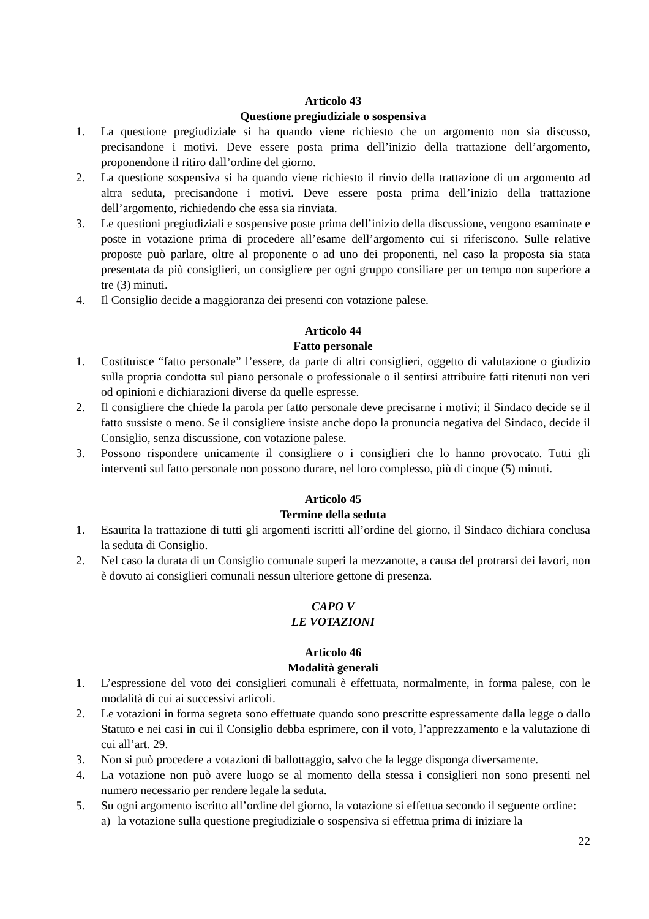Articolo 43
Questione pregiudiziale o sospensiva
1. La questione pregiudiziale si ha quando viene richiesto che un argomento non sia discusso, precisandone i motivi. Deve essere posta prima dell’inizio della trattazione dell’argomento, proponendone il ritiro dall’ordine del giorno.
2. La questione sospensiva si ha quando viene richiesto il rinvio della trattazione di un argomento ad altra seduta, precisandone i motivi. Deve essere posta prima dell’inizio della trattazione dell’argomento, richiedendo che essa sia rinviata.
3. Le questioni pregiudiziali e sospensive poste prima dell’inizio della discussione, vengono esaminate e poste in votazione prima di procedere all’esame dell’argomento cui si riferiscono. Sulle relative proposte può parlare, oltre al proponente o ad uno dei proponenti, nel caso la proposta sia stata presentata da più consiglieri, un consigliere per ogni gruppo consiliare per un tempo non superiore a tre (3) minuti.
4. Il Consiglio decide a maggioranza dei presenti con votazione palese.
Articolo 44
Fatto personale
1. Costituisce “fatto personale” l’essere, da parte di altri consiglieri, oggetto di valutazione o giudizio sulla propria condotta sul piano personale o professionale o il sentirsi attribuire fatti ritenuti non veri od opinioni e dichiarazioni diverse da quelle espresse.
2. Il consigliere che chiede la parola per fatto personale deve precisarne i motivi; il Sindaco decide se il fatto sussiste o meno. Se il consigliere insiste anche dopo la pronuncia negativa del Sindaco, decide il Consiglio, senza discussione, con votazione palese.
3. Possono rispondere unicamente il consigliere o i consiglieri che lo hanno provocato. Tutti gli interventi sul fatto personale non possono durare, nel loro complesso, più di cinque (5) minuti.
Articolo 45
Termine della seduta
1. Esaurita la trattazione di tutti gli argomenti iscritti all’ordine del giorno, il Sindaco dichiara conclusa la seduta di Consiglio.
2. Nel caso la durata di un Consiglio comunale superi la mezzanotte, a causa del protrarsi dei lavori, non è dovuto ai consiglieri comunali nessun ulteriore gettone di presenza.
CAPO V
LE VOTAZIONI
Articolo 46
Modalità generali
1. L’espressione del voto dei consiglieri comunali è effettuata, normalmente, in forma palese, con le modalità di cui ai successivi articoli.
2. Le votazioni in forma segreta sono effettuate quando sono prescritte espressamente dalla legge o dallo Statuto e nei casi in cui il Consiglio debba esprimere, con il voto, l’apprezzamento e la valutazione di cui all’art. 29.
3. Non si può procedere a votazioni di ballottaggio, salvo che la legge disponga diversamente.
4. La votazione non può avere luogo se al momento della stessa i consiglieri non sono presenti nel numero necessario per rendere legale la seduta.
5. Su ogni argomento iscritto all’ordine del giorno, la votazione si effettua secondo il seguente ordine:
a) la votazione sulla questione pregiudiziale o sospensiva si effettua prima di iniziare la
22